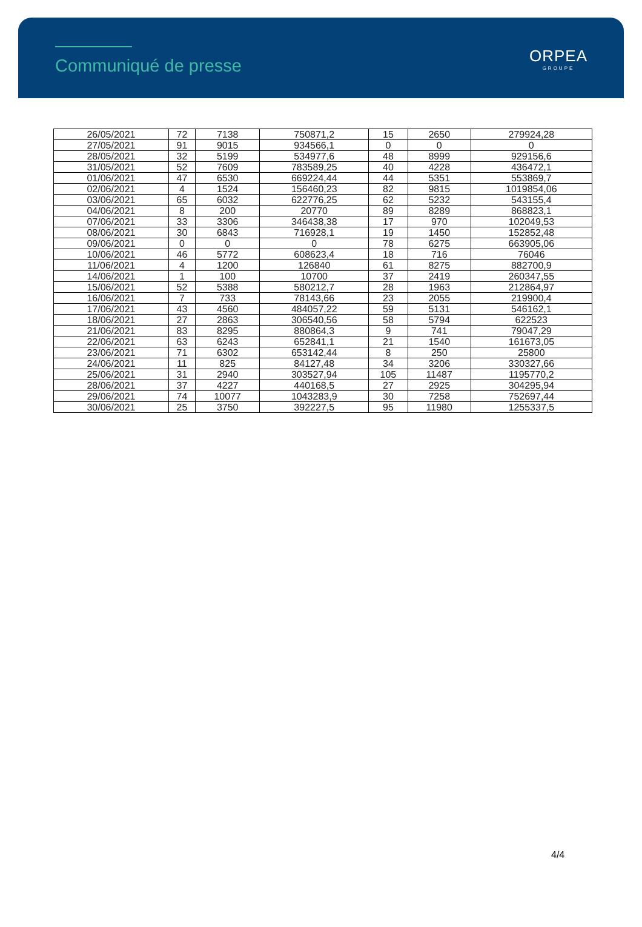Communiqué de presse ORPEA
GROUPE
| 26/05/2021 | 72 | 7138 | 750871,2 | 15 | 2650 | 279924,28 |
| 27/05/2021 | 91 | 9015 | 934566,1 | 0 | 0 | 0 |
| 28/05/2021 | 32 | 5199 | 534977,6 | 48 | 8999 | 929156,6 |
| 31/05/2021 | 52 | 7609 | 783589,25 | 40 | 4228 | 436472,1 |
| 01/06/2021 | 47 | 6530 | 669224,44 | 44 | 5351 | 553869,7 |
| 02/06/2021 | 4 | 1524 | 156460,23 | 82 | 9815 | 1019854,06 |
| 03/06/2021 | 65 | 6032 | 622776,25 | 62 | 5232 | 543155,4 |
| 04/06/2021 | 8 | 200 | 20770 | 89 | 8289 | 868823,1 |
| 07/06/2021 | 33 | 3306 | 346438,38 | 17 | 970 | 102049,53 |
| 08/06/2021 | 30 | 6843 | 716928,1 | 19 | 1450 | 152852,48 |
| 09/06/2021 | 0 | 0 | 0 | 78 | 6275 | 663905,06 |
| 10/06/2021 | 46 | 5772 | 608623,4 | 18 | 716 | 76046 |
| 11/06/2021 | 4 | 1200 | 126840 | 61 | 8275 | 882700,9 |
| 14/06/2021 | 1 | 100 | 10700 | 37 | 2419 | 260347,55 |
| 15/06/2021 | 52 | 5388 | 580212,7 | 28 | 1963 | 212864,97 |
| 16/06/2021 | 7 | 733 | 78143,66 | 23 | 2055 | 219900,4 |
| 17/06/2021 | 43 | 4560 | 484057,22 | 59 | 5131 | 546162,1 |
| 18/06/2021 | 27 | 2863 | 306540,56 | 58 | 5794 | 622523 |
| 21/06/2021 | 83 | 8295 | 880864,3 | 9 | 741 | 79047,29 |
| 22/06/2021 | 63 | 6243 | 652841,1 | 21 | 1540 | 161673,05 |
| 23/06/2021 | 71 | 6302 | 653142,44 | 8 | 250 | 25800 |
| 24/06/2021 | 11 | 825 | 84127,48 | 34 | 3206 | 330327,66 |
| 25/06/2021 | 31 | 2940 | 303527,94 | 105 | 11487 | 1195770,2 |
| 28/06/2021 | 37 | 4227 | 440168,5 | 27 | 2925 | 304295,94 |
| 29/06/2021 | 74 | 10077 | 1043283,9 | 30 | 7258 | 752697,44 |
| 30/06/2021 | 25 | 3750 | 392227,5 | 95 | 11980 | 1255337,5 |
4/4